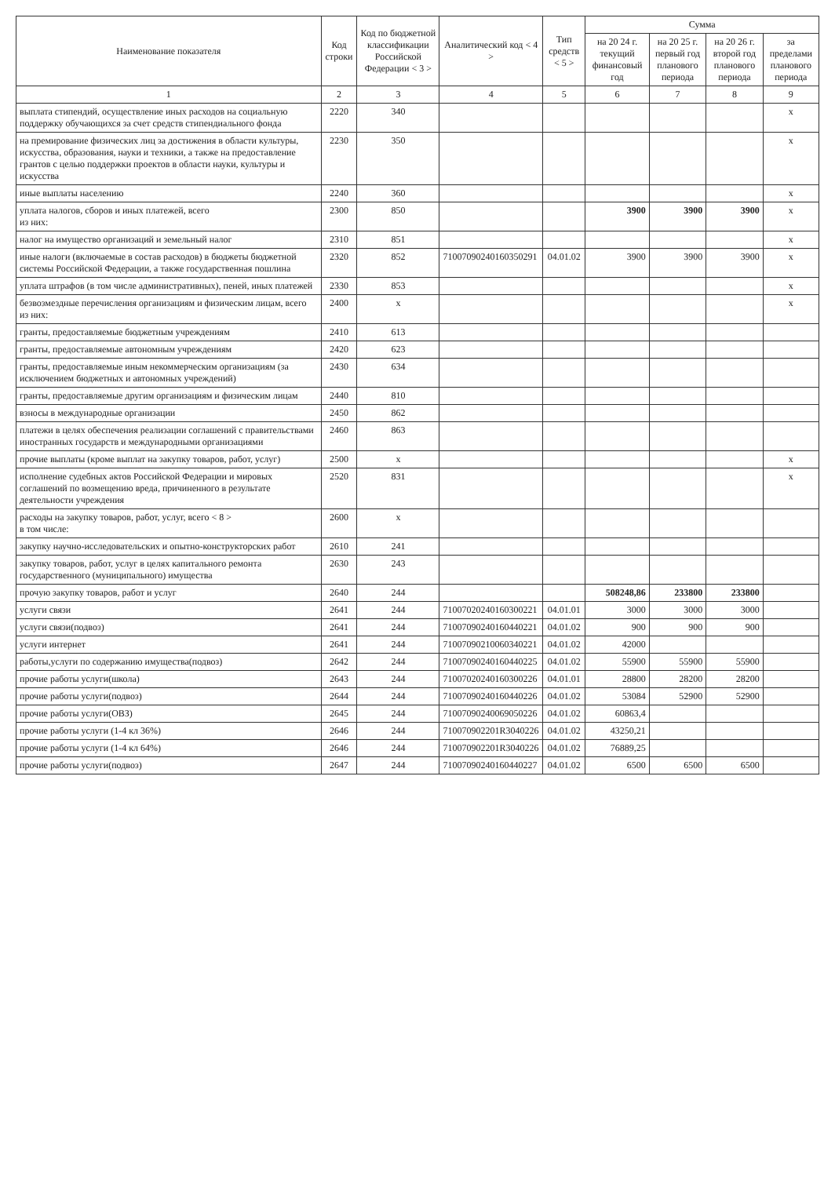| Наименование показателя | Код строки | Код по бюджетной классификации Российской Федерации < 3 > | Аналитический код < 4 > | Тип средств < 5 > | Сумма | | | |
| --- | --- | --- | --- | --- | --- | --- | --- | --- |
| | | | | | на 20 24 г. текущий финансовый год | на 20 25 г. первый год планового периода | на 20 26 г. второй год планового периода | за пределами планового периода |
| 1 | 2 | 3 | 4 | 5 | 6 | 7 | 8 | 9 |
| выплата стипендий, осуществление иных расходов на социальную поддержку обучающихся за счет средств стипендиального фонда | 2220 | 340 | | | | | | x |
| на премирование физических лиц за достижения в области культуры, искусства, образования, науки и техники, а также на предоставление грантов с целью поддержки проектов в области науки, культуры и искусства | 2230 | 350 | | | | | | x |
| иные выплаты населению | 2240 | 360 | | | | | | x |
| уплата налогов, сборов и иных платежей, всего из них: | 2300 | 850 | | | 3900 | 3900 | 3900 | x |
| налог на имущество организаций и земельный налог | 2310 | 851 | | | | | | x |
| иные налоги (включаемые в состав расходов) в бюджеты бюджетной системы Российской Федерации, а также государственная пошлина | 2320 | 852 | 71007090240160350291 | 04.01.02 | 3900 | 3900 | 3900 | x |
| уплата штрафов (в том числе административных), пеней, иных платежей | 2330 | 853 | | | | | | x |
| безвозмездные перечисления организациям и физическим лицам, всего из них: | 2400 | x | | | | | | x |
| гранты, предоставляемые бюджетным учреждениям | 2410 | 613 | | | | | | |
| гранты, предоставляемые автономным учреждениям | 2420 | 623 | | | | | | |
| гранты, предоставляемые иным некоммерческим организациям (за исключением бюджетных и автономных учреждений) | 2430 | 634 | | | | | | |
| гранты, предоставляемые другим организациям и физическим лицам | 2440 | 810 | | | | | | |
| взносы в международные организации | 2450 | 862 | | | | | | |
| платежи в целях обеспечения реализации соглашений с правительствами иностранных государств и международными организациями | 2460 | 863 | | | | | | |
| прочие выплаты (кроме выплат на закупку товаров, работ, услуг) | 2500 | x | | | | | | x |
| исполнение судебных актов Российской Федерации и мировых соглашений по возмещению вреда, причиненного в результате деятельности учреждения | 2520 | 831 | | | | | | x |
| расходы на закупку товаров, работ, услуг, всего < 8 > в том числе: | 2600 | x | | | | | | |
| закупку научно-исследовательских и опытно-конструкторских работ | 2610 | 241 | | | | | | |
| закупку товаров, работ, услуг в целях капитального ремонта государственного (муниципального) имущества | 2630 | 243 | | | | | | |
| прочую закупку товаров, работ и услуг | 2640 | 244 | | | 508248,86 | 233800 | 233800 | |
| услуги связи | 2641 | 244 | 71007020240160300221 | 04.01.01 | 3000 | 3000 | 3000 | |
| услуги связи(подвоз) | 2641 | 244 | 71007090240160440221 | 04.01.02 | 900 | 900 | 900 | |
| услуги интернет | 2641 | 244 | 71007090210060340221 | 04.01.02 | 42000 | | | |
| работы,услуги по содержанию имущества(подвоз) | 2642 | 244 | 71007090240160440225 | 04.01.02 | 55900 | 55900 | 55900 | |
| прочие работы услуги(школа) | 2643 | 244 | 71007020240160300226 | 04.01.01 | 28800 | 28200 | 28200 | |
| прочие работы услуги(подвоз) | 2644 | 244 | 71007090240160440226 | 04.01.02 | 53084 | 52900 | 52900 | |
| прочие работы услуги(ОВЗ) | 2645 | 244 | 71007090240069050226 | 04.01.02 | 60863,4 | | | |
| прочие работы услуги (1-4 кл 36%) | 2646 | 244 | 710070902201R3040226 | 04.01.02 | 43250,21 | | | |
| прочие работы услуги (1-4 кл 64%) | 2646 | 244 | 710070902201R3040226 | 04.01.02 | 76889,25 | | | |
| прочие работы услуги(подвоз) | 2647 | 244 | 71007090240160440227 | 04.01.02 | 6500 | 6500 | 6500 | |